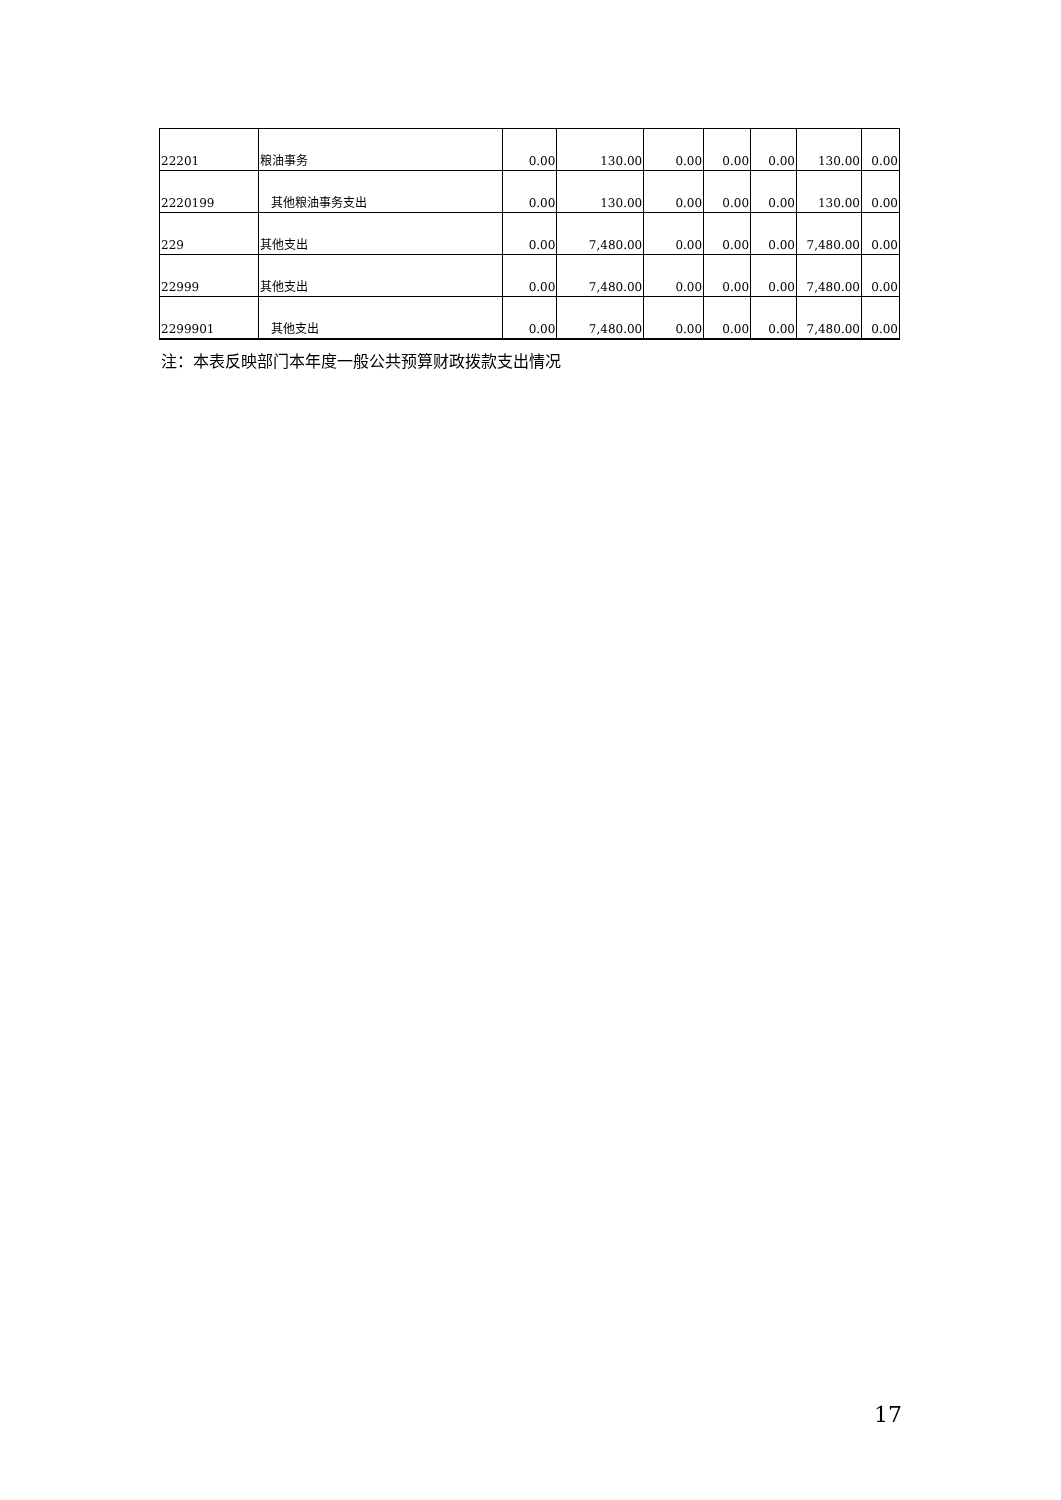| 22201 | 粮油事务 | 0.00 | 130.00 | 0.00 | 0.00 | 0.00 | 130.00 | 0.00 |
| 2220199 | 其他粮油事务支出 | 0.00 | 130.00 | 0.00 | 0.00 | 0.00 | 130.00 | 0.00 |
| 229 | 其他支出 | 0.00 | 7,480.00 | 0.00 | 0.00 | 0.00 | 7,480.00 | 0.00 |
| 22999 | 其他支出 | 0.00 | 7,480.00 | 0.00 | 0.00 | 0.00 | 7,480.00 | 0.00 |
| 2299901 | 其他支出 | 0.00 | 7,480.00 | 0.00 | 0.00 | 0.00 | 7,480.00 | 0.00 |
注：本表反映部门本年度一般公共预算财政拨款支出情况
17